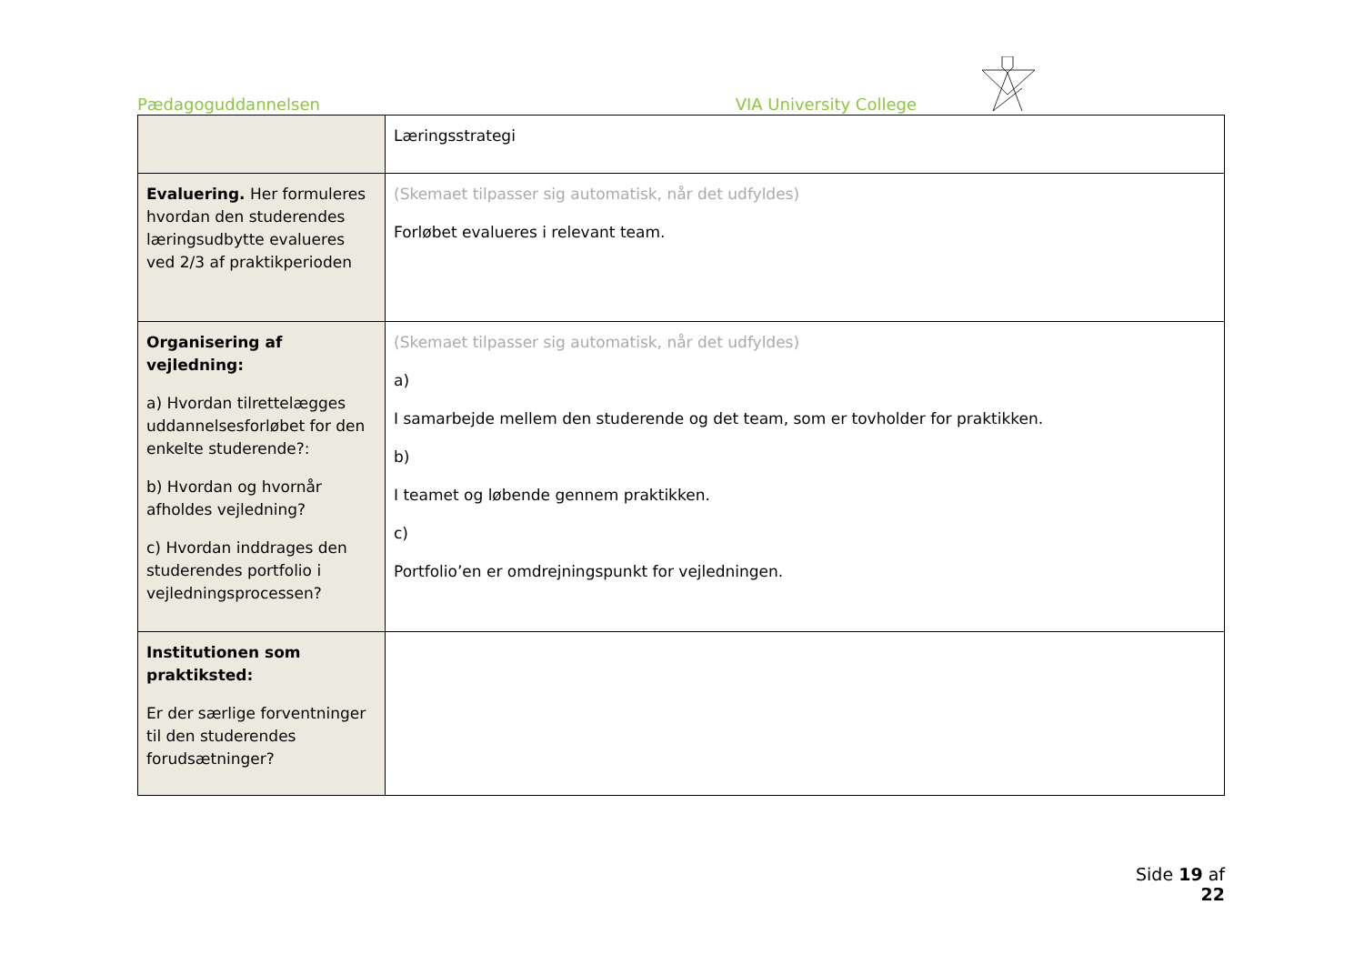Pædagoguddannelsen VIA University College
| | Læringsstrategi |
| Evaluering. Her formuleres hvordan den studerendes læringsudbytte evalueres ved 2/3 af praktikperioden | (Skemaet tilpasser sig automatisk, når det udfyldes) Forløbet evalueres i relevant team. |
| Organisering af vejledning: a) Hvordan tilrettelægges uddannelsesforløbet for den enkelte studerende?: b) Hvordan og hvornår afholdes vejledning? c) Hvordan inddrages den studerendes portfolio i vejledningsprocessen? | (Skemaet tilpasser sig automatisk, når det udfyldes) a) I samarbejde mellem den studerende og det team, som er tovholder for praktikken. b) I teamet og løbende gennem praktikken. c) Portfolio’en er omdrejningspunkt for vejledningen. |
| Institutionen som praktiksted: Er der særlige forventninger til den studerendes forudsætninger? | |
Side 19 af 22